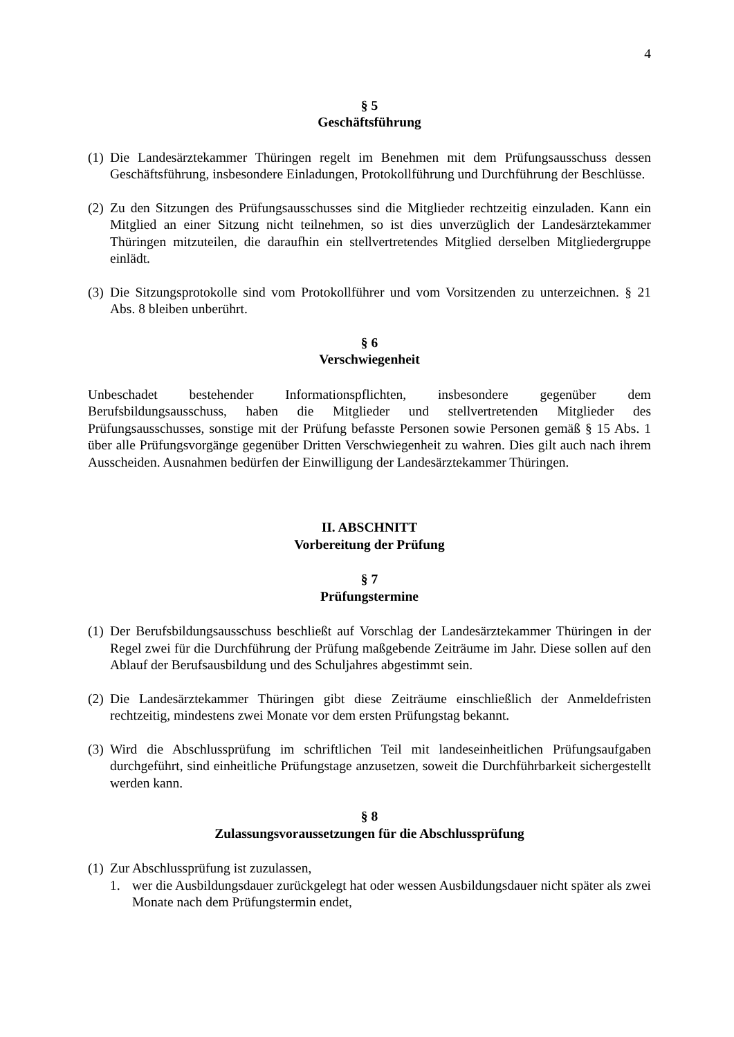4
§ 5
Geschäftsführung
(1) Die Landesärztekammer Thüringen regelt im Benehmen mit dem Prüfungsausschuss dessen Geschäftsführung, insbesondere Einladungen, Protokollführung und Durchführung der Beschlüsse.
(2) Zu den Sitzungen des Prüfungsausschusses sind die Mitglieder rechtzeitig einzuladen. Kann ein Mitglied an einer Sitzung nicht teilnehmen, so ist dies unverzüglich der Landesärztekammer Thüringen mitzuteilen, die daraufhin ein stellvertretendes Mitglied derselben Mitgliedergruppe einlädt.
(3) Die Sitzungsprotokolle sind vom Protokollführer und vom Vorsitzenden zu unterzeichnen. § 21 Abs. 8 bleiben unberührt.
§ 6
Verschwiegenheit
Unbeschadet bestehender Informationspflichten, insbesondere gegenüber dem Berufsbildungsausschuss, haben die Mitglieder und stellvertretenden Mitglieder des Prüfungsausschusses, sonstige mit der Prüfung befasste Personen sowie Personen gemäß § 15 Abs. 1 über alle Prüfungsvorgänge gegenüber Dritten Verschwiegenheit zu wahren. Dies gilt auch nach ihrem Ausscheiden. Ausnahmen bedürfen der Einwilligung der Landesärztekammer Thüringen.
II. ABSCHNITT
Vorbereitung der Prüfung
§ 7
Prüfungstermine
(1) Der Berufsbildungsausschuss beschließt auf Vorschlag der Landesärztekammer Thüringen in der Regel zwei für die Durchführung der Prüfung maßgebende Zeiträume im Jahr. Diese sollen auf den Ablauf der Berufsausbildung und des Schuljahres abgestimmt sein.
(2) Die Landesärztekammer Thüringen gibt diese Zeiträume einschließlich der Anmeldefristen rechtzeitig, mindestens zwei Monate vor dem ersten Prüfungstag bekannt.
(3) Wird die Abschlussprüfung im schriftlichen Teil mit landeseinheitlichen Prüfungsaufgaben durchgeführt, sind einheitliche Prüfungstage anzusetzen, soweit die Durchführbarkeit sichergestellt werden kann.
§ 8
Zulassungsvoraussetzungen für die Abschlussprüfung
(1) Zur Abschlussprüfung ist zuzulassen,
1. wer die Ausbildungsdauer zurückgelegt hat oder wessen Ausbildungsdauer nicht später als zwei Monate nach dem Prüfungstermin endet,